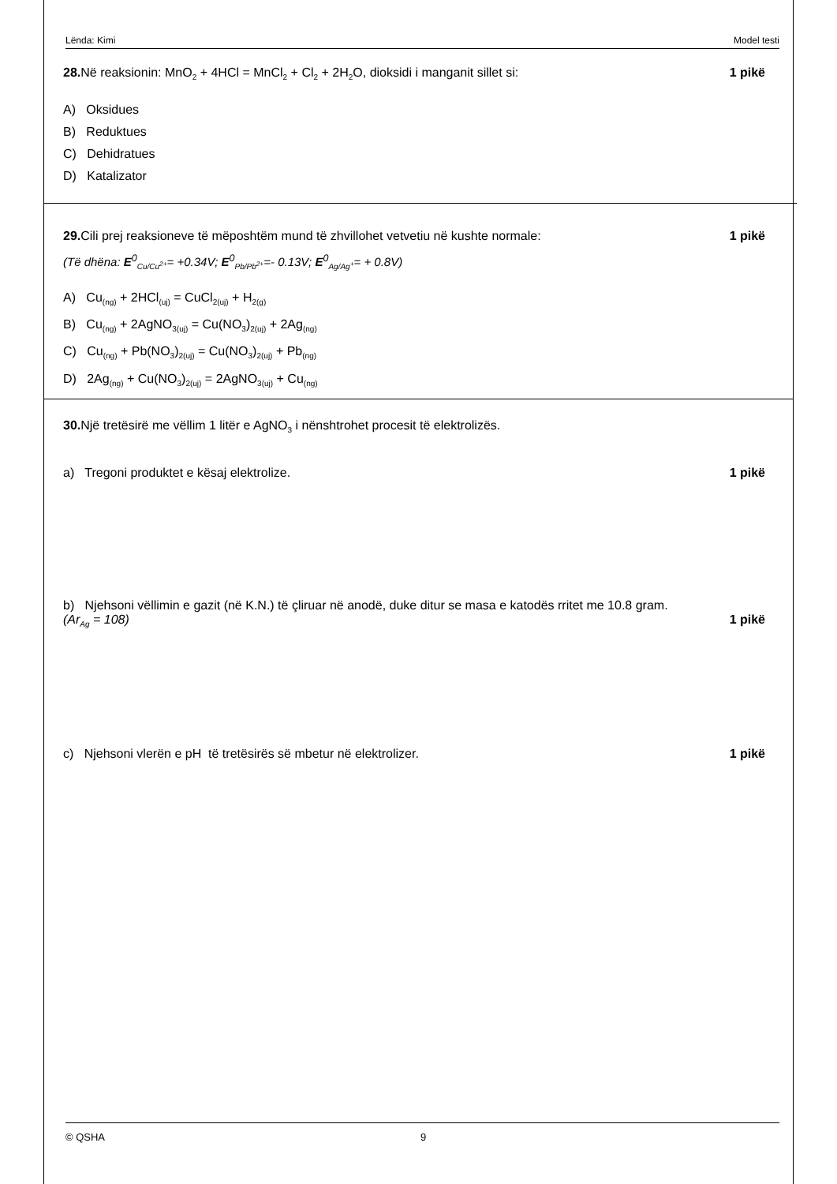Lënda: Kimi Model testi
28. Në reaksionin: MnO<sub>2</sub> + 4HCl = MnCl<sub>2</sub> + Cl<sub>2</sub> + 2H<sub>2</sub>O, dioksidi i manganit sillet si: 1 pikë
A) Oksidues
B) Reduktues
C) Dehidratues
D) Katalizator
29. Cili prej reaksioneve të mëposhtëm mund të zhvillohet vetvetiu në kushte normale: 1 pikë
(Të dhëna: E<sup>0</sup><sub>Cu/Cu<sup>2+</sup></sub>= +0.34V; E<sup>0</sup><sub>Pb/Pb<sup>2+</sup></sub>=- 0.13V; E<sup>0</sup><sub>Ag/Ag<sup>+</sup></sub>= + 0.8V)
A) Cu<sub>(ng)</sub> + 2HCl<sub>(uj)</sub> = CuCl<sub>2(uj)</sub> + H<sub>2(g)</sub>
B) Cu<sub>(ng)</sub> + 2AgNO<sub>3(uj)</sub> = Cu(NO<sub>3</sub>)<sub>2(uj)</sub> + 2Ag<sub>(ng)</sub>
C) Cu<sub>(ng)</sub> + Pb(NO<sub>3</sub>)<sub>2(uj)</sub> = Cu(NO<sub>3</sub>)<sub>2(uj)</sub> + Pb<sub>(ng)</sub>
D) 2Ag<sub>(ng)</sub> + Cu(NO<sub>3</sub>)<sub>2(uj)</sub> = 2AgNO<sub>3(uj)</sub> + Cu<sub>(ng)</sub>
30. Një tretësirë me vëllim 1 litër e AgNO<sub>3</sub> i nënshtrohet procesit të elektrolizës.
a) Tregoni produktet e kësaj elektrolize. 1 pikë
b) Njehsoni vëllimin e gazit (në K.N.) të çliruar në anodë, duke ditur se masa e katodës rritet me 10.8 gram.
(Ar<sub>Ag</sub> = 108) 1 pikë
c) Njehsoni vlerën e pH të tretësirës së mbetur në elektrolizer. 1 pikë
© QSHA 9